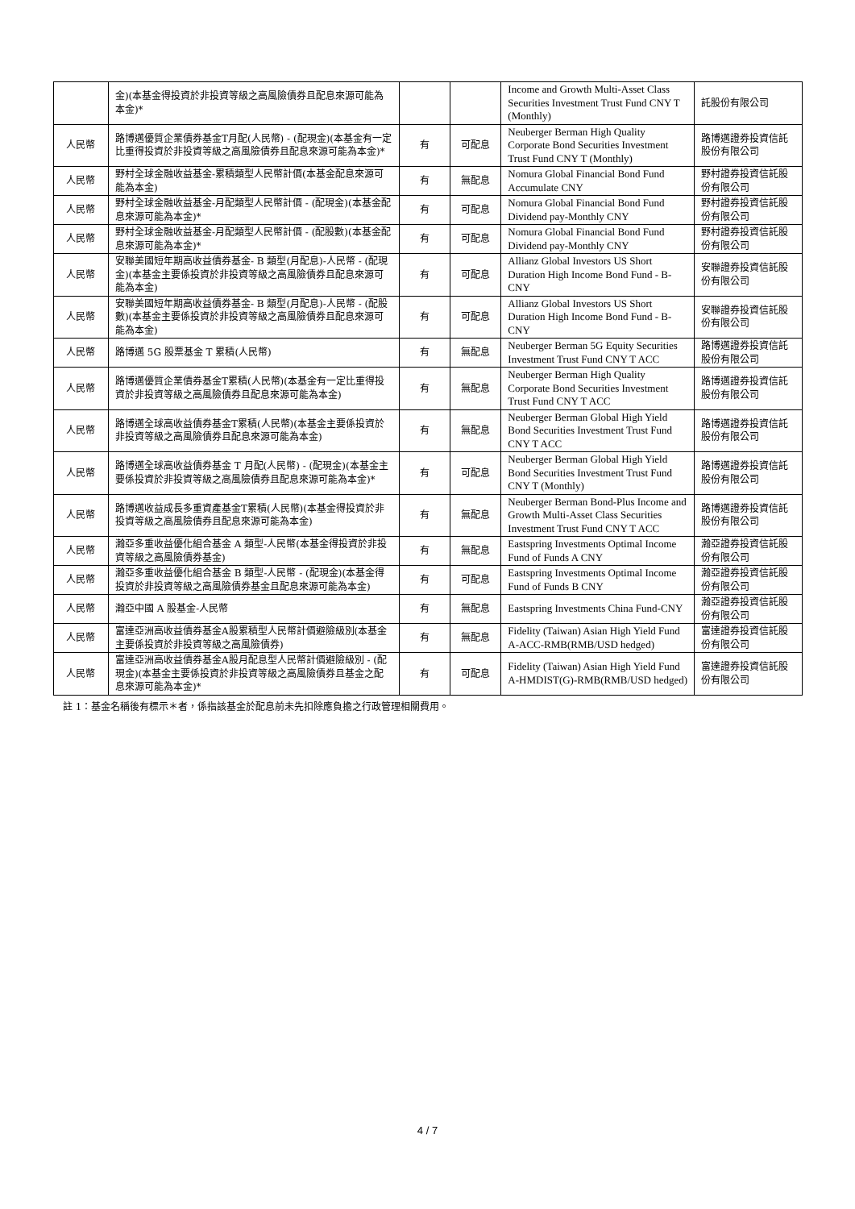| | 金)(本基金得投資於非投資等級之高風險債券且配息來源可能為本金)* | | | Income and Growth Multi-Asset Class Securities Investment Trust Fund CNY T (Monthly) | 託股份有限公司 |
| 人民幣 | 路博邁優質企業債券基金T月配(人民幣) - (配現金)(本基金有一定比重得投資於非投資等級之高風險債券且配息來源可能為本金)* | 有 | 可配息 | Neuberger Berman High Quality Corporate Bond Securities Investment Trust Fund CNY T (Monthly) | 路博邁證券投資信託股份有限公司 |
| 人民幣 | 野村全球金融收益基金-累積類型人民幣計價(本基金配息來源可能為本金) | 有 | 無配息 | Nomura Global Financial Bond Fund Accumulate CNY | 野村證券投資信託股份有限公司 |
| 人民幣 | 野村全球金融收益基金-月配類型人民幣計價 - (配現金)(本基金配息來源可能為本金)* | 有 | 可配息 | Nomura Global Financial Bond Fund Dividend pay-Monthly CNY | 野村證券投資信託股份有限公司 |
| 人民幣 | 野村全球金融收益基金-月配類型人民幣計價 - (配股數)(本基金配息來源可能為本金)* | 有 | 可配息 | Nomura Global Financial Bond Fund Dividend pay-Monthly CNY | 野村證券投資信託股份有限公司 |
| 人民幣 | 安聯美國短年期高收益債券基金- B 類型(月配息)-人民幣 - (配現金)(本基金主要係投資於非投資等級之高風險債券且配息來源可能為本金) | 有 | 可配息 | Allianz Global Investors US Short Duration High Income Bond Fund - B- CNY | 安聯證券投資信託股份有限公司 |
| 人民幣 | 安聯美國短年期高收益債券基金- B 類型(月配息)-人民幣 - (配股數)(本基金主要係投資於非投資等級之高風險債券且配息來源可能為本金) | 有 | 可配息 | Allianz Global Investors US Short Duration High Income Bond Fund - B- CNY | 安聯證券投資信託股份有限公司 |
| 人民幣 | 路博邁 5G 股票基金 T 累積(人民幣) | 有 | 無配息 | Neuberger Berman 5G Equity Securities Investment Trust Fund CNY T ACC | 路博邁證券投資信託股份有限公司 |
| 人民幣 | 路博邁優質企業債券基金T累積(人民幣)(本基金有一定比重得投資於非投資等級之高風險債券且配息來源可能為本金) | 有 | 無配息 | Neuberger Berman High Quality Corporate Bond Securities Investment Trust Fund CNY T ACC | 路博邁證券投資信託股份有限公司 |
| 人民幣 | 路博邁全球高收益債券基金T累積(人民幣)(本基金主要係投資於非投資等級之高風險債券且配息來源可能為本金) | 有 | 無配息 | Neuberger Berman Global High Yield Bond Securities Investment Trust Fund CNY T ACC | 路博邁證券投資信託股份有限公司 |
| 人民幣 | 路博邁全球高收益債券基金 T 月配(人民幣) - (配現金)(本基金主要係投資於非投資等級之高風險債券且配息來源可能為本金)* | 有 | 可配息 | Neuberger Berman Global High Yield Bond Securities Investment Trust Fund CNY T (Monthly) | 路博邁證券投資信託股份有限公司 |
| 人民幣 | 路博邁收益成長多重資產基金T累積(人民幣)(本基金得投資於非投資等級之高風險債券且配息來源可能為本金) | 有 | 無配息 | Neuberger Berman Bond-Plus Income and Growth Multi-Asset Class Securities Investment Trust Fund CNY T ACC | 路博邁證券投資信託股份有限公司 |
| 人民幣 | 瀚亞多重收益優化組合基金 A 類型-人民幣(本基金得投資於非投資等級之高風險債券基金) | 有 | 無配息 | Eastspring Investments Optimal Income Fund of Funds A CNY | 瀚亞證券投資信託股份有限公司 |
| 人民幣 | 瀚亞多重收益優化組合基金 B 類型-人民幣 - (配現金)(本基金得投資於非投資等級之高風險債券基金且配息來源可能為本金) | 有 | 可配息 | Eastspring Investments Optimal Income Fund of Funds B CNY | 瀚亞證券投資信託股份有限公司 |
| 人民幣 | 瀚亞中國 A 股基金-人民幣 | 有 | 無配息 | Eastspring Investments China Fund-CNY | 瀚亞證券投資信託股份有限公司 |
| 人民幣 | 富達亞洲高收益債券基金A股累積型人民幣計價避險級別(本基金主要係投資於非投資等級之高風險債券) | 有 | 無配息 | Fidelity (Taiwan) Asian High Yield Fund A-ACC-RMB(RMB/USD hedged) | 富達證券投資信託股份有限公司 |
| 人民幣 | 富達亞洲高收益債券基金A股月配息型人民幣計價避險級別 - (配現金)(本基金主要係投資於非投資等級之高風險債券且基金之配息來源可能為本金)* | 有 | 可配息 | Fidelity (Taiwan) Asian High Yield Fund A-HMDIST(G)-RMB(RMB/USD hedged) | 富達證券投資信託股份有限公司 |
註 1：基金名稱後有標示＊者，係指該基金於配息前未先扣除應負擔之行政管理相關費用。
4 / 7